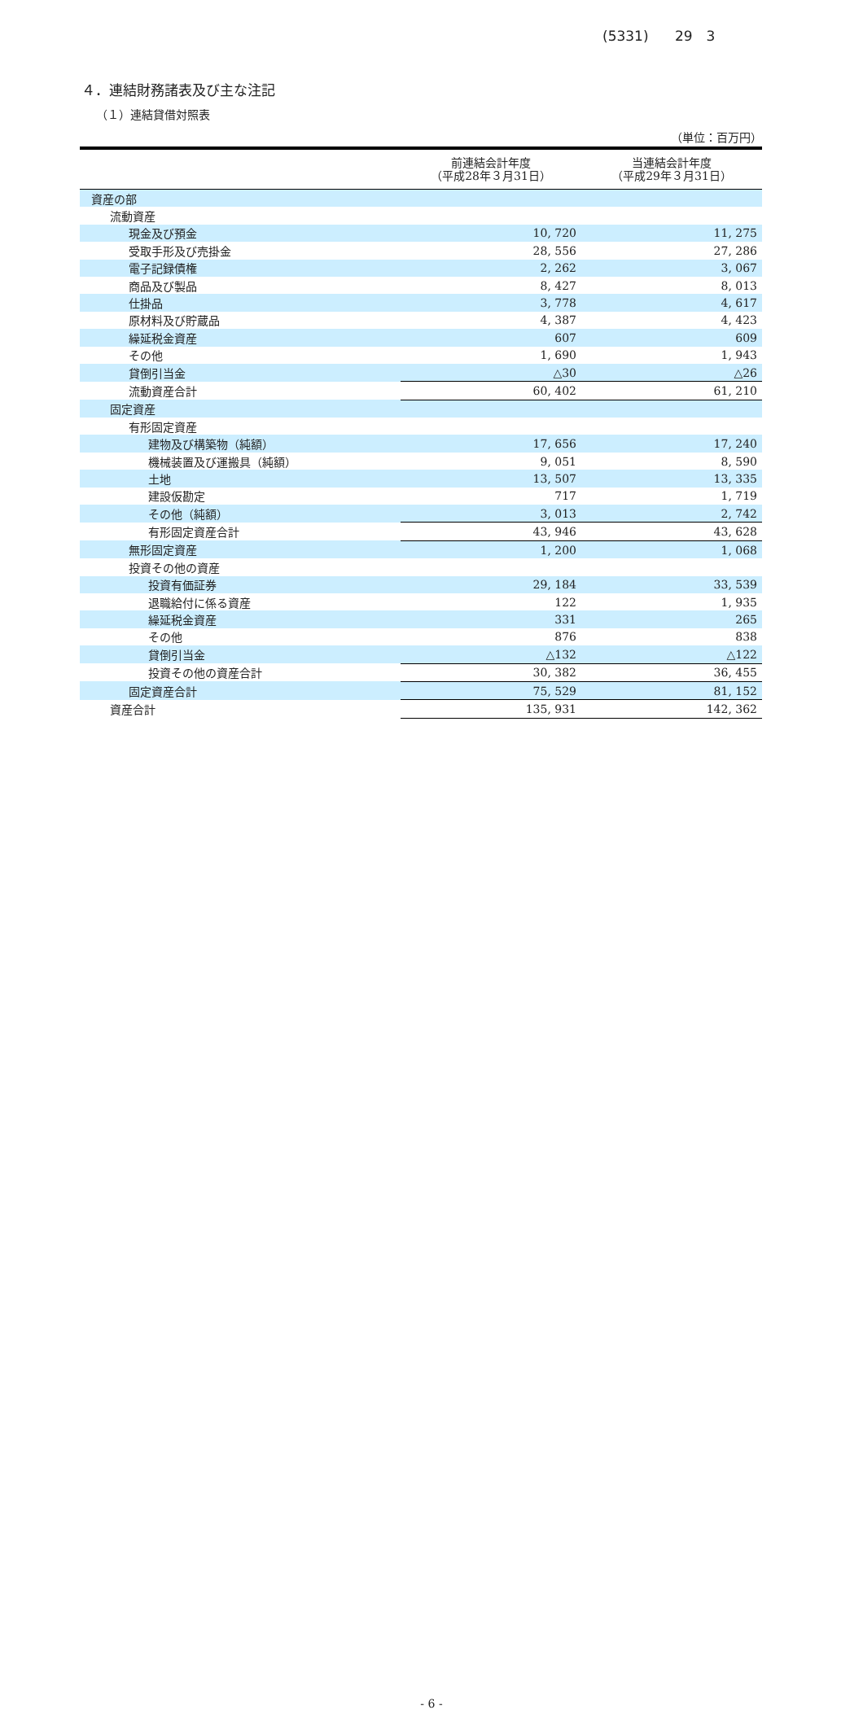(5331) 29　3
４．連結財務諸表及び主な注記
（１）連結貸借対照表
（単位：百万円）
| | 前連結会計年度 （平成28年３月31日） | 当連結会計年度 （平成29年３月31日） |
| --- | --- | --- |
| 資産の部 | | |
| 流動資産 | | |
| 現金及び預金 | 10, 720 | 11, 275 |
| 受取手形及び売掛金 | 28, 556 | 27, 286 |
| 電子記録債権 | 2, 262 | 3, 067 |
| 商品及び製品 | 8, 427 | 8, 013 |
| 仕掛品 | 3, 778 | 4, 617 |
| 原材料及び貯蔵品 | 4, 387 | 4, 423 |
| 繰延税金資産 | 607 | 609 |
| その他 | 1, 690 | 1, 943 |
| 貸倒引当金 | △30 | △26 |
| 流動資産合計 | 60, 402 | 61, 210 |
| 固定資産 | | |
| 有形固定資産 | | |
| 建物及び構築物（純額） | 17, 656 | 17, 240 |
| 機械装置及び運搬具（純額） | 9, 051 | 8, 590 |
| 土地 | 13, 507 | 13, 335 |
| 建設仮勘定 | 717 | 1, 719 |
| その他（純額） | 3, 013 | 2, 742 |
| 有形固定資産合計 | 43, 946 | 43, 628 |
| 無形固定資産 | 1, 200 | 1, 068 |
| 投資その他の資産 | | |
| 投資有価証券 | 29, 184 | 33, 539 |
| 退職給付に係る資産 | 122 | 1, 935 |
| 繰延税金資産 | 331 | 265 |
| その他 | 876 | 838 |
| 貸倒引当金 | △132 | △122 |
| 投資その他の資産合計 | 30, 382 | 36, 455 |
| 固定資産合計 | 75, 529 | 81, 152 |
| 資産合計 | 135, 931 | 142, 362 |
- 6 -